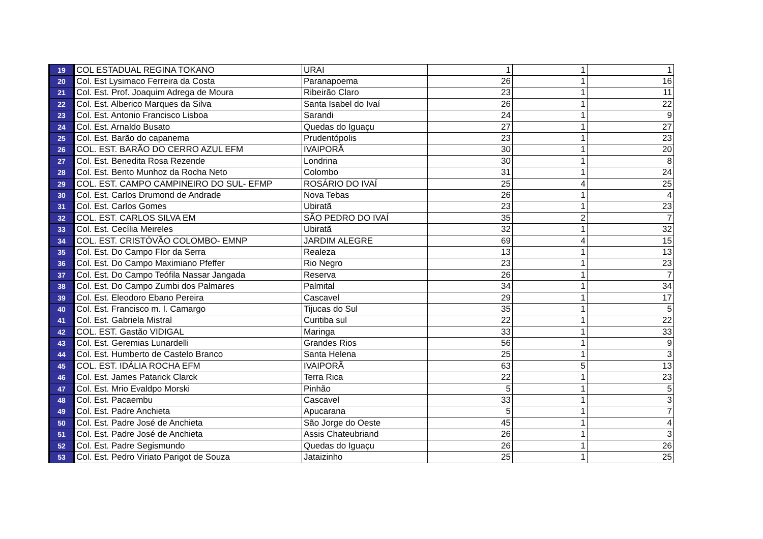| 19 | COL ESTADUAL REGINA TOKANO | URAI | 1 | 1 | 1 |
| 20 | Col. Est Lysimaco Ferreira da Costa | Paranapoema | 26 | 1 | 16 |
| 21 | Col. Est. Prof. Joaquim Adrega de Moura | Ribeirão Claro | 23 | 1 | 11 |
| 22 | Col. Est. Alberico Marques da Silva | Santa Isabel do Ivaí | 26 | 1 | 22 |
| 23 | Col. Est. Antonio Francisco Lisboa | Sarandi | 24 | 1 | 9 |
| 24 | Col. Est. Arnaldo Busato | Quedas do Iguaçu | 27 | 1 | 27 |
| 25 | Col. Est. Barão do capanema | Prudentópolis | 23 | 1 | 23 |
| 26 | COL. EST. BARÃO DO CERRO AZUL EFM | IVAIPORÃ | 30 | 1 | 20 |
| 27 | Col. Est. Benedita Rosa Rezende | Londrina | 30 | 1 | 8 |
| 28 | Col. Est. Bento Munhoz da Rocha Neto | Colombo | 31 | 1 | 24 |
| 29 | COL. EST. CAMPO CAMPINEIRO DO SUL- EFMP | ROSÁRIO DO IVAÍ | 25 | 4 | 25 |
| 30 | Col. Est. Carlos Drumond de Andrade | Nova Tebas | 26 | 1 | 4 |
| 31 | Col. Est. Carlos Gomes | Ubiratã | 23 | 1 | 23 |
| 32 | COL. EST. CARLOS SILVA EM | SÃO PEDRO DO IVAÍ | 35 | 2 | 7 |
| 33 | Col. Est. Cecília Meireles | Ubiratã | 32 | 1 | 32 |
| 34 | COL. EST. CRISTÓVÃO COLOMBO- EMNP | JARDIM ALEGRE | 69 | 4 | 15 |
| 35 | Col. Est. Do Campo Flor da Serra | Realeza | 13 | 1 | 13 |
| 36 | Col. Est. Do Campo Maximiano Pfeffer | Rio Negro | 23 | 1 | 23 |
| 37 | Col. Est. Do Campo Teófila Nassar Jangada | Reserva | 26 | 1 | 7 |
| 38 | Col. Est. Do Campo Zumbi dos Palmares | Palmital | 34 | 1 | 34 |
| 39 | Col. Est. Eleodoro Ebano Pereira | Cascavel | 29 | 1 | 17 |
| 40 | Col. Est. Francisco m. l. Camargo | Tijucas do Sul | 35 | 1 | 5 |
| 41 | Col. Est. Gabriela Mistral | Curitiba sul | 22 | 1 | 22 |
| 42 | COL. EST. Gastão VIDIGAL | Maringa | 33 | 1 | 33 |
| 43 | Col. Est. Geremias Lunardelli | Grandes Rios | 56 | 1 | 9 |
| 44 | Col. Est. Humberto de Castelo Branco | Santa Helena | 25 | 1 | 3 |
| 45 | COL. EST. IDÁLIA ROCHA EFM | IVAIPORÃ | 63 | 5 | 13 |
| 46 | Col. Est. James Patarick Clarck | Terra Rica | 22 | 1 | 23 |
| 47 | Col. Est. Mrio Evaldpo Morski | Pinhão | 5 | 1 | 5 |
| 48 | Col. Est. Pacaembu | Cascavel | 33 | 1 | 3 |
| 49 | Col. Est. Padre Anchieta | Apucarana | 5 | 1 | 7 |
| 50 | Col. Est. Padre José de Anchieta | São Jorge do Oeste | 45 | 1 | 4 |
| 51 | Col. Est. Padre José de Anchieta | Assis Chateubriand | 26 | 1 | 3 |
| 52 | Col. Est. Padre Segismundo | Quedas do Iguaçu | 26 | 1 | 26 |
| 53 | Col. Est. Pedro Viriato Parigot de Souza | Jataizinho | 25 | 1 | 25 |